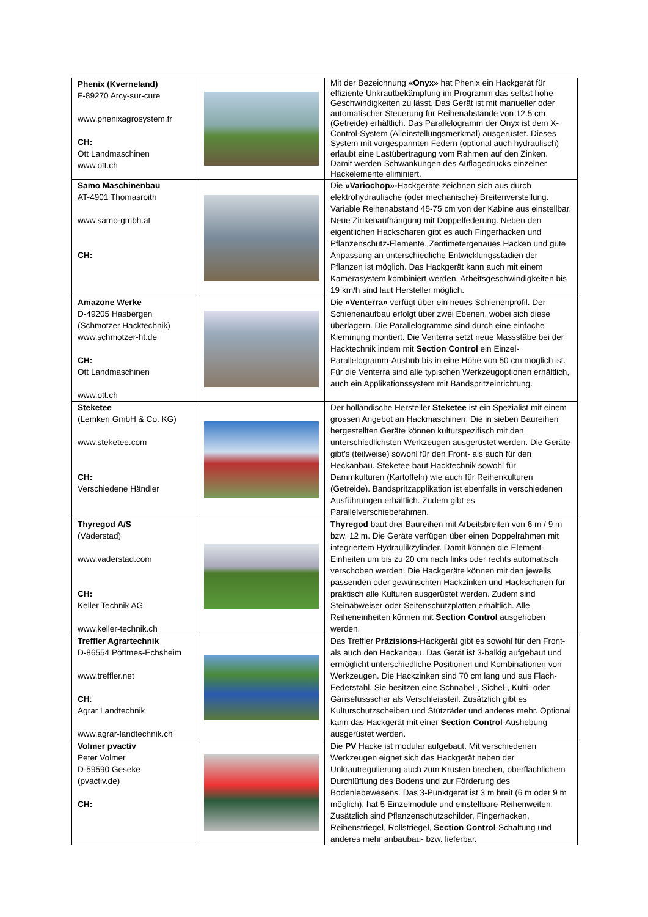| Phenix (Kverneland) F-89270 Arcy-sur-cure www.phenixagrosystem.fr CH: Ott Landmaschinen www.ott.ch | | Mit der Bezeichnung «Onyx» hat Phenix ein Hackgerät für effiziente Unkrautbekämpfung im Programm das selbst hohe Geschwindigkeiten zu lässt. Das Gerät ist mit manueller oder automatischer Steuerung für Reihenabstände von 12.5 cm (Getreide) erhältlich. Das Parallelogramm der Onyx ist dem X-Control-System (Alleinstellungsmerkmal) ausgerüstet. Dieses System mit vorgespannten Federn (optional auch hydraulisch) erlaubt eine Lastübertragung vom Rahmen auf den Zinken. Damit werden Schwankungen des Auflagedrucks einzelner Hackelemente eliminiert. |
| Samo Maschinenbau AT-4901 Thomasroith www.samo-gmbh.at CH: | | Die «Variochop»- Hackgeräte zeichnen sich aus durch elektrohydraulische (oder mechanische) Breitenverstellung. Variable Reihenabstand 45-75 cm von der Kabine aus einstellbar. Neue Zinkenaufhängung mit Doppelfederung. Neben den eigentlichen Hackscharen gibt es auch Fingerhacken und Pflanzenschutz-Elemente. Zentimetergenaues Hacken und gute Anpassung an unterschiedliche Entwicklungsstadien der Pflanzen ist möglich. Das Hackgerät kann auch mit einem Kamerasystem kombiniert werden. Arbeitsgeschwindigkeiten bis 19 km/h sind laut Hersteller möglich. |
| Amazone Werke D-49205 Hasbergen (Schmotzer Hacktechnik) www.schmotzer-ht.de CH: Ott Landmaschinen www.ott.ch | | Die «Venterra» verfügt über ein neues Schienenprofil. Der Schienenaufbau erfolgt über zwei Ebenen, wobei sich diese überlagern. Die Parallelogramme sind durch eine einfache Klemmung montiert. Die Venterra setzt neue Massstäbe bei der Hacktechnik indem mit Section Control ein Einzel-Parallelogramm-Aushub bis in eine Höhe von 50 cm möglich ist. Für die Venterra sind alle typischen Werkzeugoptionen erhältlich, auch ein Applikationssystem mit Bandspritzeinrichtung. |
| Steketee (Lemken GmbH & Co. KG) www.steketee.com CH: Verschiedene Händler | | Der holländische Hersteller Steketee ist ein Spezialist mit einem grossen Angebot an Hackmaschinen. Die in sieben Baureihen hergestellten Geräte können kulturspezifisch mit den unterschiedlichsten Werkzeugen ausgerüstet werden. Die Geräte gibt’s (teilweise) sowohl für den Front- als auch für den Heckanbau. Steketee baut Hacktechnik sowohl für Dammkulturen (Kartoffeln) wie auch für Reihenkulturen (Getreide). Bandspritzapplikation ist ebenfalls in verschiedenen Ausführungen erhältlich. Zudem gibt es Parallelverschieberahmen. |
| Thyregod A/S (Väderstad) www.vaderstad.com CH: Keller Technik AG www.keller-technik.ch | | Thyregod baut drei Baureihen mit Arbeitsbreiten von 6 m / 9 m bzw. 12 m. Die Geräte verfügen über einen Doppelrahmen mit integriertem Hydraulikzylinder. Damit können die Element-Einheiten um bis zu 20 cm nach links oder rechts automatisch verschoben werden. Die Hackgeräte können mit den jeweils passenden oder gewünschten Hackzinken und Hackscharen für praktisch alle Kulturen ausgerüstet werden. Zudem sind Steinabweiser oder Seitenschutzplatten erhältlich. Alle Reiheneinheiten können mit Section Control ausgehoben werden. |
| Treffler Agrartechnik D-86554 Pöttmes-Echsheim www.treffler.net CH : Agrar Landtechnik www.agrar-landtechnik.ch | | Das Treffler Präzisions -Hackgerät gibt es sowohl für den Front- als auch den Heckanbau. Das Gerät ist 3-balkig aufgebaut und ermöglicht unterschiedliche Positionen und Kombinationen von Werkzeugen. Die Hackzinken sind 70 cm lang und aus Flach-Federstahl. Sie besitzen eine Schnabel-, Sichel-, Kulti- oder Gänsefussschar als Verschleissteil. Zusätzlich gibt es Kulturschutzscheiben und Stützräder und anderes mehr. Optional kann das Hackgerät mit einer Section Control -Aushebung ausgerüstet werden. |
| Volmer pvactiv Peter Volmer D-59590 Geseke (pvactiv.de) CH: | | Die PV Hacke ist modular aufgebaut. Mit verschiedenen Werkzeugen eignet sich das Hackgerät neben der Unkrautregulierung auch zum Krusten brechen, oberflächlichem Durchlüftung des Bodens und zur Förderung des Bodenlebewesens. Das 3-Punktgerät ist 3 m breit (6 m oder 9 m möglich), hat 5 Einzelmodule und einstellbare Reihenweiten. Zusätzlich sind Pflanzenschutzschilder, Fingerhacken, Reihenstriegel, Rollstriegel, Section Control -Schaltung und anderes mehr anbaubau- bzw. lieferbar. |